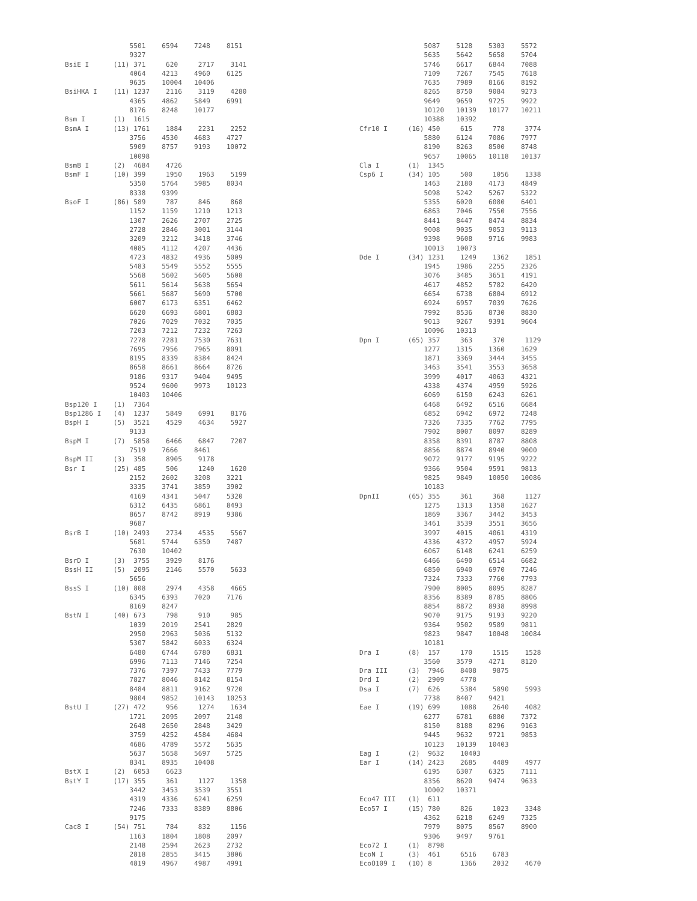5501    6594    7248    8151
                9327
BsiE I      (11) 371     620     2717    3141
                4064    4213    4960    6125
                9635    10004   10406
BsiHKA I    (11) 1237    2116    3119    4280
                4365    4862    5849    6991
                8176    8248    10177
Bsm I       (1)  1615
BsmA I      (13) 1761    1884    2231    2252
                3756    4530    4683    4727
                5909    8757    9193    10072
                10098
BsmB I      (2)  4684    4726
BsmF I      (10) 399     1950    1963    5199
                5350    5764    5985    8034
                8338    9399
BsoF I      (86) 589     787     846     868
                1152    1159    1210    1213
                1307    2626    2707    2725
                2728    2846    3001    3144
                3209    3212    3418    3746
                4085    4112    4207    4436
                4723    4832    4936    5009
                5483    5549    5552    5555
                5568    5602    5605    5608
                5611    5614    5638    5654
                5661    5687    5690    5700
                6007    6173    6351    6462
                6620    6693    6801    6883
                7026    7029    7032    7035
                7203    7212    7232    7263
                7278    7281    7530    7631
                7695    7956    7965    8091
                8195    8339    8384    8424
                8658    8661    8664    8726
                9186    9317    9404    9495
                9524    9600    9973    10123
                10403   10406
Bsp120 I    (1)  7364
Bsp1286 I   (4)  1237    5849    6991    8176
BspH I      (5)  3521    4529    4634    5927
                9133
BspM I      (7)  5858    6466    6847    7207
                7519    7666    8461
BspM II     (3)  358     8905    9178
Bsr I       (25) 485     506     1240    1620
                2152    2602    3208    3221
                3335    3741    3859    3902
                4169    4341    5047    5320
                6312    6435    6861    8493
                8657    8742    8919    9386
                9687
BsrB I      (10) 2493    2734    4535    5567
                5681    5744    6350    7487
                7630    10402
BsrD I      (3)  3755    3929    8176
BssH II     (5)  2095    2146    5570    5633
                5656
BssS I      (10) 808     2974    4358    4665
                6345    6393    7020    7176
                8169    8247
BstN I      (40) 673     798     910     985
                1039    2019    2541    2829
                2950    2963    5036    5132
                5307    5842    6033    6324
                6480    6744    6780    6831
                6996    7113    7146    7254
                7376    7397    7433    7779
                7827    8046    8142    8154
                8484    8811    9162    9720
                9804    9852    10143   10253
BstU I      (27) 472     956     1274    1634
                1721    2095    2097    2148
                2648    2650    2848    3429
                3759    4252    4584    4684
                4686    4789    5572    5635
                5637    5658    5697    5725
                8341    8935    10408
BstX I      (2)  6053    6623
BstY I      (17) 355     361     1127    1358
                3442    3453    3539    3551
                4319    4336    6241    6259
                7246    7333    8389    8806
                9175
Cac8 I      (54) 751     784     832     1156
                1163    1804    1808    2097
                2148    2594    2623    2732
                2818    2855    3415    3806
                4819    4967    4987    4991
                5087    5128    5303    5572
                5635    5642    5658    5704
                5746    6617    6844    7088
                7109    7267    7545    7618
                7635    7989    8166    8192
                8265    8750    9084    9273
                9649    9659    9725    9922
                10120   10139   10177   10211
                10388   10392
Cfr10 I     (16) 450     615     778     3774
                5880    6124    7086    7977
                8190    8263    8500    8748
                9657    10065   10118   10137
Cla I       (1)  1345
Csp6 I      (34) 105     500     1056    1338
                1463    2180    4173    4849
                5098    5242    5267    5322
                5355    6020    6080    6401
                6863    7046    7550    7556
                8441    8447    8474    8834
                9008    9035    9053    9113
                9398    9608    9716    9983
                10013   10073
Dde I       (34) 1231    1249    1362    1851
                1945    1986    2255    2326
                3076    3485    3651    4191
                4617    4852    5782    6420
                6654    6738    6804    6912
                6924    6957    7039    7626
                7992    8536    8730    8830
                9013    9267    9391    9604
                10096   10313
Dpn I       (65) 357     363     370     1129
                1277    1315    1360    1629
                1871    3369    3444    3455
                3463    3541    3553    3658
                3999    4017    4063    4321
                4338    4374    4959    5926
                6069    6150    6243    6261
                6468    6492    6516    6684
                6852    6942    6972    7248
                7326    7335    7762    7795
                7902    8007    8097    8289
                8358    8391    8787    8808
                8856    8874    8940    9000
                9072    9177    9195    9222
                9366    9504    9591    9813
                9825    9849    10050   10086
                10183
DpnII       (65) 355     361     368     1127
                1275    1313    1358    1627
                1869    3367    3442    3453
                3461    3539    3551    3656
                3997    4015    4061    4319
                4336    4372    4957    5924
                6067    6148    6241    6259
                6466    6490    6514    6682
                6850    6940    6970    7246
                7324    7333    7760    7793
                7900    8005    8095    8287
                8356    8389    8785    8806
                8854    8872    8938    8998
                9070    9175    9193    9220
                9364    9502    9589    9811
                9823    9847    10048   10084
                10181
Dra I       (8)  157     170     1515    1528
                3560    3579    4271    8120
Dra III     (3)  7946    8408    9875
Drd I       (2)  2909    4778
Dsa I       (7)  626     5384    5890    5993
                7738    8407    9421
Eae I       (19) 699     1088    2640    4082
                6277    6781    6880    7372
                8150    8188    8296    9163
                9445    9632    9721    9853
                10123   10139   10403
Eag I       (2)  9632    10403
Ear I       (14) 2423    2685    4489    4977
                6195    6307    6325    7111
                8356    8620    9474    9633
                10002   10371
Eco47 III   (1)  611
Eco57 I     (15) 780     826     1023    3348
                4362    6218    6249    7325
                7979    8075    8567    8900
                9306    9497    9761
Eco72 I     (1)  8798
EcoN I      (3)  461     6516    6783
EcoO109 I   (10) 8       1366    2032    4670